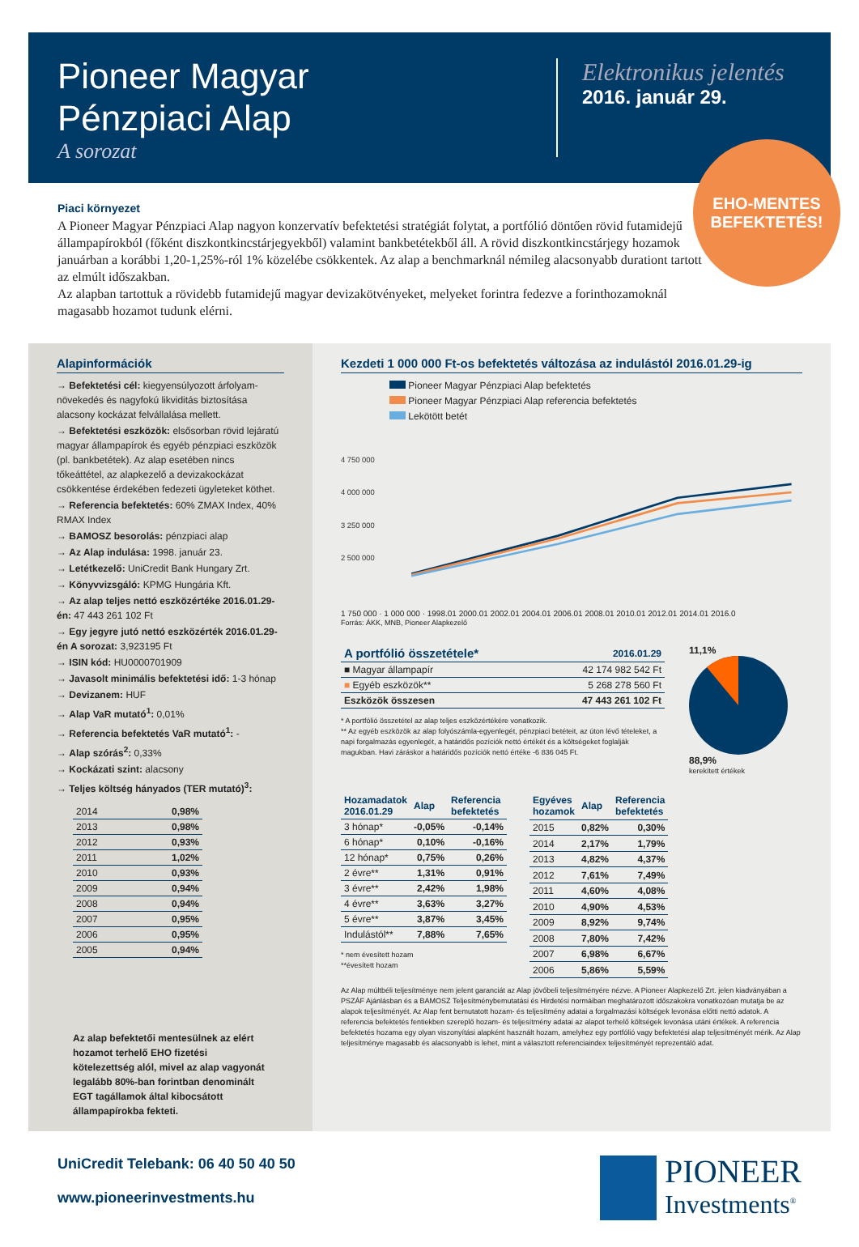Pioneer Magyar
Pénzpiaci Alap
A sorozat
Elektronikus jelentés
2016. január 29.
EHO-MENTES
BEFEKTETÉS!
Piaci környezet
A Pioneer Magyar Pénzpiaci Alap nagyon konzervatív befektetési stratégiát folytat, a portfólió döntően rövid futamidejű állampapírokból (főként diszkontkincstárjegyekből) valamint bankbetétekből áll. A rövid diszkontkincstárjegy hozamok januárban a korábbi 1,20-1,25%-ról 1% közelébe csökkentek. Az alap a benchmarknál némileg alacsonyabb durationt tartott az elmúlt időszakban.
Az alapban tartottuk a rövidebb futamidejű magyar devizakötvényeket, melyeket forintra fedezve a forinthozamoknál magasabb hozamot tudunk elérni.
Alapinformációk
→ Befektetési cél: kiegyensúlyozott árfolyam-növekedés és nagyfokú likviditás biztosítása alacsony kockázat felvállalása mellett.
→ Befektetési eszközök: elsősorban rövid lejáratú magyar állampapírok és egyéb pénzpiaci eszközök (pl. bankbetétek). Az alap esetében nincs tőkeáttétel, az alapkezelő a devizakockázat csökkentése érdekében fedezeti ügyleteket köthet.
→ Referencia befektetés: 60% ZMAX Index, 40% RMAX Index
→ BAMOSZ besorolás: pénzpiaci alap
→ Az Alap indulása: 1998. január 23.
→ Letétkezelő: UniCredit Bank Hungary Zrt.
→ Könyvvizsgáló: KPMG Hungária Kft.
→ Az alap teljes nettó eszközértéke 2016.01.29-én: 47 443 261 102 Ft
→ Egy jegyre jutó nettó eszközérték 2016.01.29-én A sorozat: 3,923195 Ft
→ ISIN kód: HU0000701909
→ Javasolt minimális befektetési idő: 1-3 hónap
→ Devizanem: HUF
→ Alap VaR mutató<sup>1</sup>: 0,01%
→ Referencia befektetés VaR mutató<sup>1</sup>: -
→ Alap szórás<sup>2</sup>: 0,33%
→ Kockázati szint: alacsony
→ Teljes költség hányados (TER mutató)<sup>3</sup>:
| 2014 | 0,98% |
| 2013 | 0,98% |
| 2012 | 0,93% |
| 2011 | 1,02% |
| 2010 | 0,93% |
| 2009 | 0,94% |
| 2008 | 0,94% |
| 2007 | 0,95% |
| 2006 | 0,95% |
| 2005 | 0,94% |
Az alap befektetői mentesülnek az elért hozamot terhelő EHO fizetési kötelezettség alól, mivel az alap vagyonát legalább 80%-ban forintban denominált EGT tagállamok által kibocsátott állampapírokba fekteti.
Kezdeti 1 000 000 Ft-os befektetés változása az indulástól 2016.01.29-ig
Pioneer Magyar Pénzpiaci Alap befektetés
Pioneer Magyar Pénzpiaci Alap referencia befektetés
Lekötött betét
4 750 000
4 000 000
3 250 000
2 500 000
1 750 000 · 1 000 000 · 1998.01 2000.01 2002.01 2004.01 2006.01 2008.01 2010.01 2012.01 2014.01 2016.0
Forrás: ÁKK, MNB, Pioneer Alapkezelő
| A portfólió összetétele* | 2016.01.29 |
| --- | --- |
| ■ Magyar állampapír | 42 174 982 542 Ft |
| ■ Egyéb eszközök** | 5 268 278 560 Ft |
| Eszközök összesen | 47 443 261 102 Ft |
* A portfólió összetétel az alap teljes eszközértékére vonatkozik.
** Az egyéb eszközök az alap folyószámla-egyenlegét, pénzpiaci betéteit, az úton lévő tételeket, a napi forgalmazás egyenlegét, a határidős pozíciók nettó értékét és a költségeket foglalják magukban. Havi záráskor a határidős pozíciók nettó értéke -6 836 045 Ft.
11,1%88,9%
kerekített értékek
| Hozamadatok 2016.01.29 | Alap | Referencia befektetés |
| --- | --- | --- |
| 3 hónap* | -0,05% | -0,14% |
| 6 hónap* | 0,10% | -0,16% |
| 12 hónap* | 0,75% | 0,26% |
| 2 évre** | 1,31% | 0,91% |
| 3 évre** | 2,42% | 1,98% |
| 4 évre** | 3,63% | 3,27% |
| 5 évre** | 3,87% | 3,45% |
| Indulástól** | 7,88% | 7,65% |
* nem évesített hozam
**évesített hozam
| Egyéves hozamok | Alap | Referencia befektetés |
| --- | --- | --- |
| 2015 | 0,82% | 0,30% |
| 2014 | 2,17% | 1,79% |
| 2013 | 4,82% | 4,37% |
| 2012 | 7,61% | 7,49% |
| 2011 | 4,60% | 4,08% |
| 2010 | 4,90% | 4,53% |
| 2009 | 8,92% | 9,74% |
| 2008 | 7,80% | 7,42% |
| 2007 | 6,98% | 6,67% |
| 2006 | 5,86% | 5,59% |
Az Alap múltbéli teljesítménye nem jelent garanciát az Alap jövőbeli teljesítményére nézve. A Pioneer Alapkezelő Zrt. jelen kiadványában a PSZÁF Ajánlásban és a BAMOSZ Teljesítménybemutatási és Hirdetési normáiban meghatározott időszakokra vonatkozóan mutatja be az alapok teljesítményét. Az Alap fent bemutatott hozam- és teljesítmény adatai a forgalmazási költségek levonása előtti nettó adatok. A referencia befektetés fentiekben szereplő hozam- és teljesítmény adatai az alapot terhelő költségek levonása utáni értékek. A referencia befektetés hozama egy olyan viszonyítási alapként használt hozam, amelyhez egy portfólió vagy befektetési alap teljesítményét mérik. Az Alap teljesítménye magasabb és alacsonyabb is lehet, mint a választott referenciaindex teljesítményét reprezentáló adat.
UniCredit Telebank: 06 40 50 40 50
www.pioneerinvestments.hu
PIONEER
Investments<sup>®</sup>